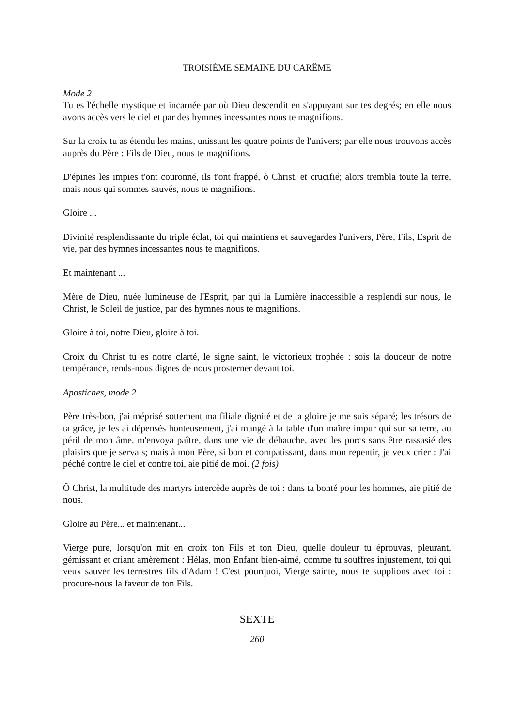TROISIÈME SEMAINE DU CARÊME
Mode 2
Tu es l'échelle mystique et incarnée par où Dieu descendit en s'appuyant sur tes degrés; en elle nous avons accès vers le ciel et par des hymnes incessantes nous te magnifions.
Sur la croix tu as étendu les mains, unissant les quatre points de l'univers; par elle nous trouvons accès auprès du Père : Fils de Dieu, nous te magnifions.
D'épines les impies t'ont couronné, ils t'ont frappé, ô Christ, et crucifié; alors trembla toute la terre, mais nous qui sommes sauvés, nous te magnifions.
Gloire ...
Divinité resplendissante du triple éclat, toi qui maintiens et sauvegardes l'univers, Père, Fils, Esprit de vie, par des hymnes incessantes nous te magnifions.
Et maintenant ...
Mère de Dieu, nuée lumineuse de l'Esprit, par qui la Lumière inaccessible a resplendi sur nous, le Christ, le Soleil de justice, par des hymnes nous te magnifions.
Gloire à toi, notre Dieu, gloire à toi.
Croix du Christ tu es notre clarté, le signe saint, le victorieux trophée : sois la douceur de notre tempérance, rends-nous dignes de nous prosterner devant toi.
Apostiches, mode 2
Père très-bon, j'ai méprisé sottement ma filiale dignité et de ta gloire je me suis séparé; les trésors de ta grâce, je les ai dépensés honteusement, j'ai mangé à la table d'un maître impur qui sur sa terre, au péril de mon âme, m'envoya paître, dans une vie de débauche, avec les porcs sans être rassasié des plaisirs que je servais; mais à mon Père, si bon et compatissant, dans mon repentir, je veux crier : J'ai péché contre le ciel et contre toi, aie pitié de moi. (2 fois)
Ô Christ, la multitude des martyrs intercède auprès de toi : dans ta bonté pour les hommes, aie pitié de nous.
Gloire au Père... et maintenant...
Vierge pure, lorsqu'on mit en croix ton Fils et ton Dieu, quelle douleur tu éprouvas, pleurant, gémissant et criant amèrement : Hélas, mon Enfant bien-aimé, comme tu souffres injustement, toi qui veux sauver les terrestres fils d'Adam ! C'est pourquoi, Vierge sainte, nous te supplions avec foi : procure-nous la faveur de ton Fils.
SEXTE
260